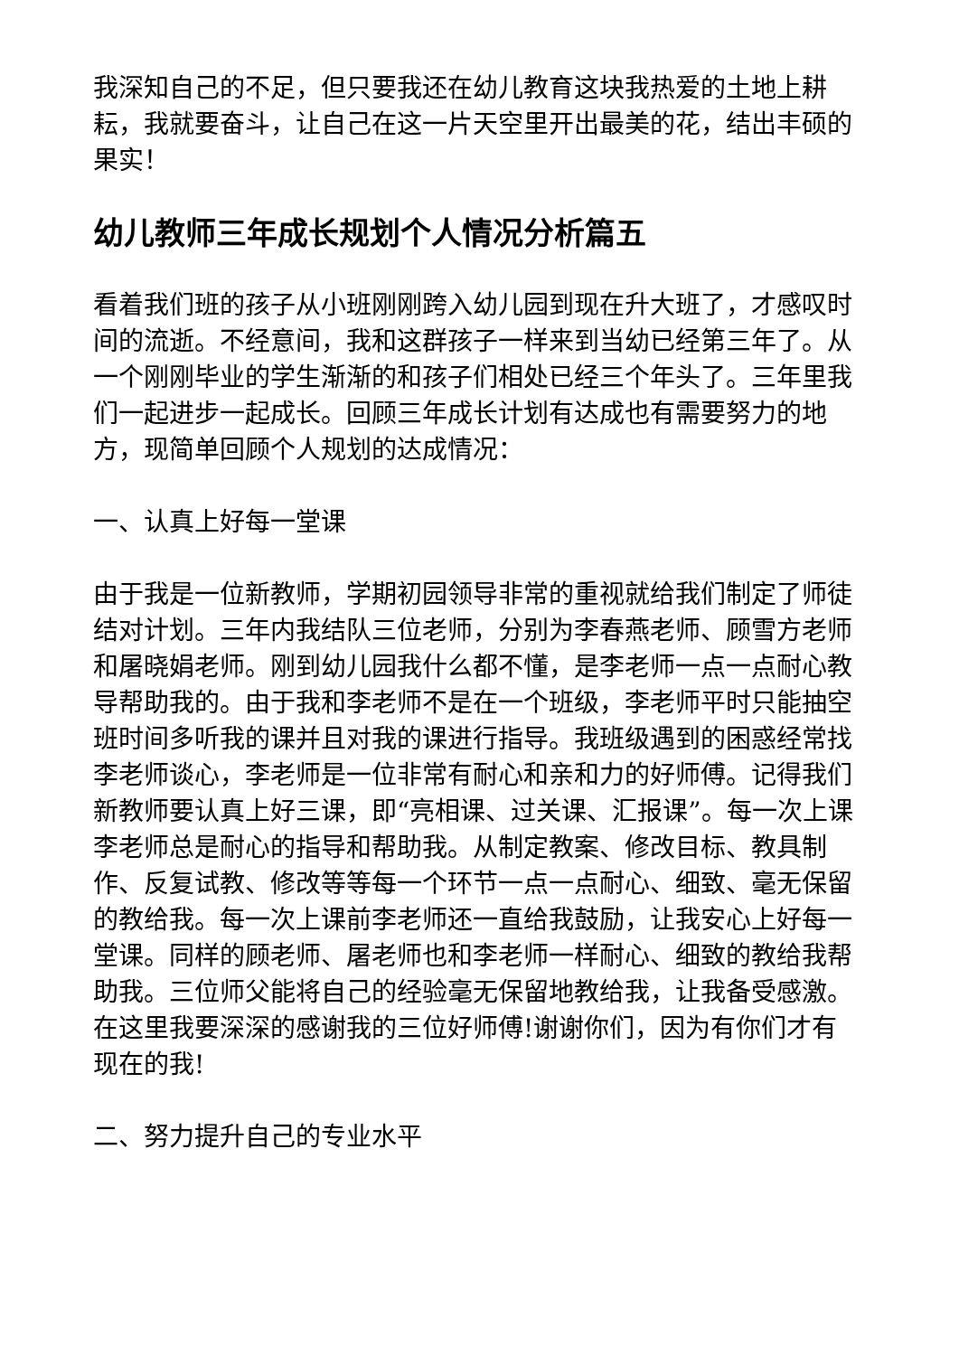我深知自己的不足，但只要我还在幼儿教育这块我热爱的土地上耕耘，我就要奋斗，让自己在这一片天空里开出最美的花，结出丰硕的果实！
幼儿教师三年成长规划个人情况分析篇五
看着我们班的孩子从小班刚刚跨入幼儿园到现在升大班了，才感叹时间的流逝。不经意间，我和这群孩子一样来到当幼已经第三年了。从一个刚刚毕业的学生渐渐的和孩子们相处已经三个年头了。三年里我们一起进步一起成长。回顾三年成长计划有达成也有需要努力的地方，现简单回顾个人规划的达成情况：
一、认真上好每一堂课
由于我是一位新教师，学期初园领导非常的重视就给我们制定了师徒结对计划。三年内我结队三位老师，分别为李春燕老师、顾雪方老师和屠晓娟老师。刚到幼儿园我什么都不懂，是李老师一点一点耐心教导帮助我的。由于我和李老师不是在一个班级，李老师平时只能抽空班时间多听我的课并且对我的课进行指导。我班级遇到的困惑经常找李老师谈心，李老师是一位非常有耐心和亲和力的好师傅。记得我们新教师要认真上好三课，即“亮相课、过关课、汇报课”。每一次上课李老师总是耐心的指导和帮助我。从制定教案、修改目标、教具制作、反复试教、修改等等每一个环节一点一点耐心、细致、毫无保留的教给我。每一次上课前李老师还一直给我鼓励，让我安心上好每一堂课。同样的顾老师、屠老师也和李老师一样耐心、细致的教给我帮助我。三位师父能将自己的经验毫无保留地教给我，让我备受感激。在这里我要深深的感谢我的三位好师傅!谢谢你们，因为有你们才有现在的我!
二、努力提升自己的专业水平